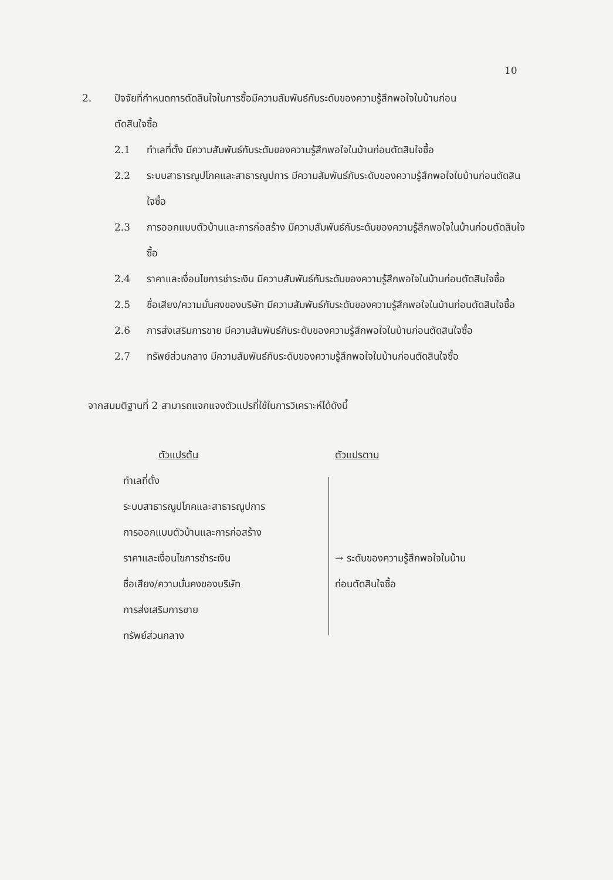10
2. ปัจจัยที่กำหนดการตัดสินใจในการซื้อมีความสัมพันธ์กับระดับของความรู้สึกพอใจในบ้านก่อน
ตัดสินใจซื้อ
2.1 ทำเลที่ตั้ง มีความสัมพันธ์กับระดับของความรู้สึกพอใจในบ้านก่อนตัดสินใจซื้อ
2.2 ระบบสาธารณูปโภคและสาธารณูปการ มีความสัมพันธ์กับระดับของความรู้สึกพอใจในบ้านก่อนตัดสินใจซื้อ
2.3 การออกแบบตัวบ้านและการก่อสร้าง มีความสัมพันธ์กับระดับของความรู้สึกพอใจในบ้านก่อนตัดสินใจซื้อ
2.4 ราคาและเงื่อนไขการชำระเงิน มีความสัมพันธ์กับระดับของความรู้สึกพอใจในบ้านก่อนตัดสินใจซื้อ
2.5 ชื่อเสียง/ความมั่นคงของบริษัท มีความสัมพันธ์กับระดับของความรู้สึกพอใจในบ้านก่อนตัดสินใจซื้อ
2.6 การส่งเสริมการขาย มีความสัมพันธ์กับระดับของความรู้สึกพอใจในบ้านก่อนตัดสินใจซื้อ
2.7 ทรัพย์ส่วนกลาง มีความสัมพันธ์กับระดับของความรู้สึกพอใจในบ้านก่อนตัดสินใจซื้อ
จากสมมติฐานที่ 2 สามารถแจกแจงตัวแปรที่ใช้ในการวิเคราะห์ได้ดังนี้
ตัวแปรต้น
ทำเลที่ตั้ง
ระบบสาธารณูปโภคและสาธารณูปการ
การออกแบบตัวบ้านและการก่อสร้าง
ราคาและเงื่อนไขการชำระเงิน
ชื่อเสียง/ความมั่นคงของบริษัท
การส่งเสริมการขาย
ทรัพย์ส่วนกลาง
ตัวแปรตาม
→ ระดับของความรู้สึกพอใจในบ้าน
ก่อนตัดสินใจซื้อ